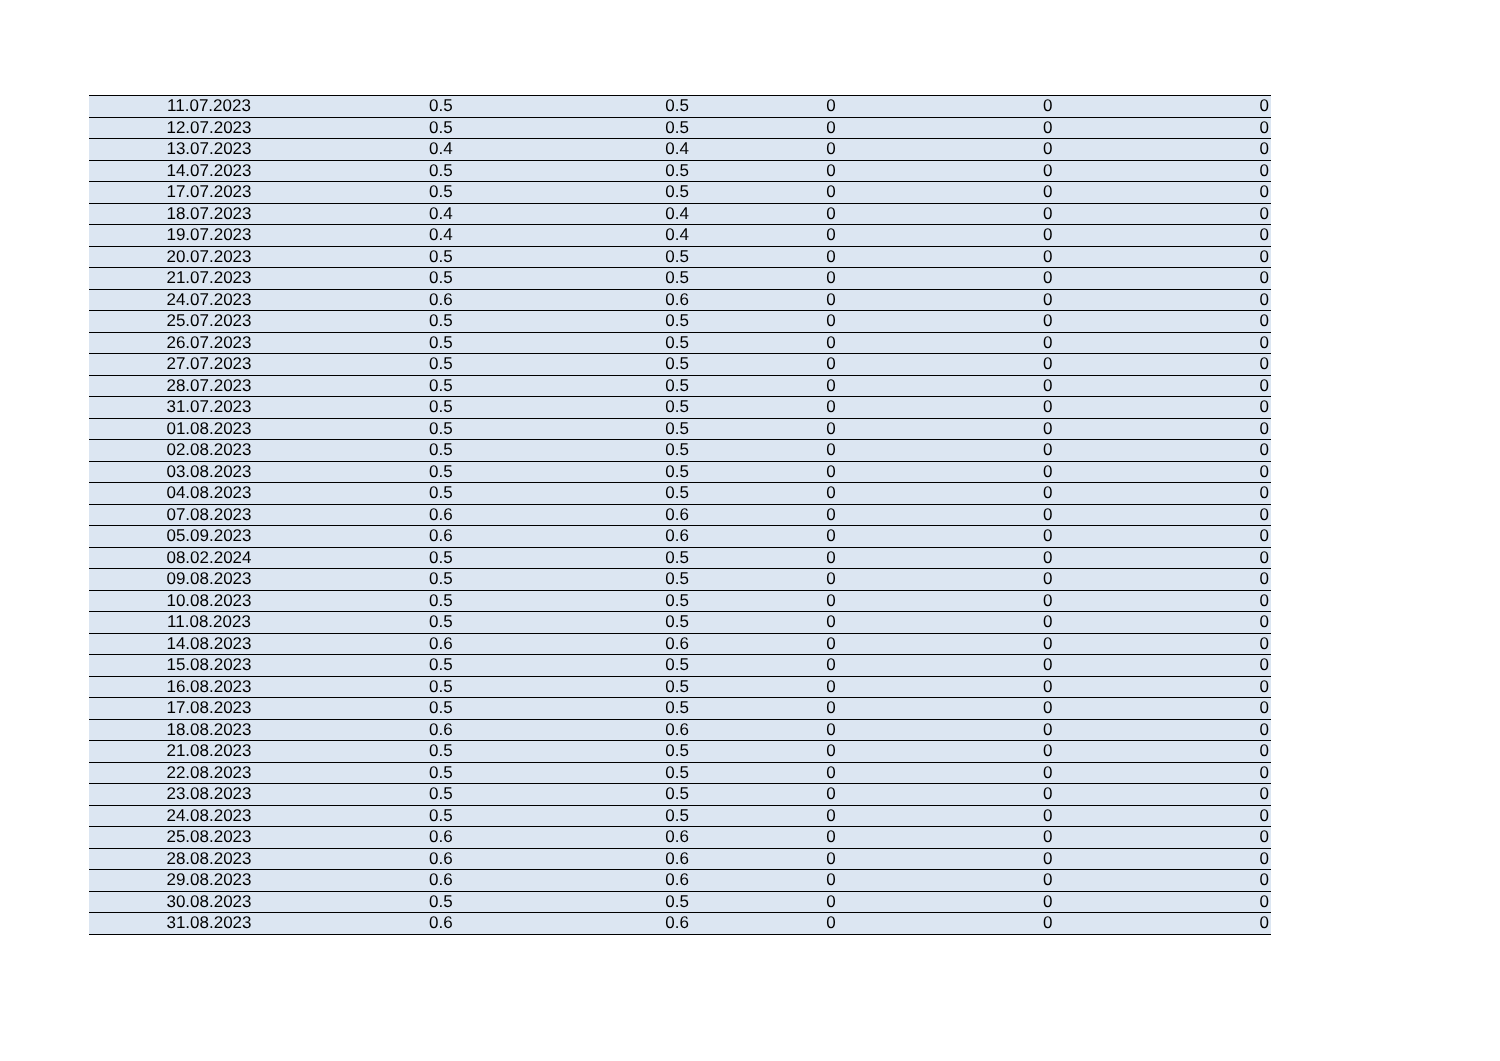| 11.07.2023 | 0.5 | 0.5 | 0 | 0 | 0 |
| 12.07.2023 | 0.5 | 0.5 | 0 | 0 | 0 |
| 13.07.2023 | 0.4 | 0.4 | 0 | 0 | 0 |
| 14.07.2023 | 0.5 | 0.5 | 0 | 0 | 0 |
| 17.07.2023 | 0.5 | 0.5 | 0 | 0 | 0 |
| 18.07.2023 | 0.4 | 0.4 | 0 | 0 | 0 |
| 19.07.2023 | 0.4 | 0.4 | 0 | 0 | 0 |
| 20.07.2023 | 0.5 | 0.5 | 0 | 0 | 0 |
| 21.07.2023 | 0.5 | 0.5 | 0 | 0 | 0 |
| 24.07.2023 | 0.6 | 0.6 | 0 | 0 | 0 |
| 25.07.2023 | 0.5 | 0.5 | 0 | 0 | 0 |
| 26.07.2023 | 0.5 | 0.5 | 0 | 0 | 0 |
| 27.07.2023 | 0.5 | 0.5 | 0 | 0 | 0 |
| 28.07.2023 | 0.5 | 0.5 | 0 | 0 | 0 |
| 31.07.2023 | 0.5 | 0.5 | 0 | 0 | 0 |
| 01.08.2023 | 0.5 | 0.5 | 0 | 0 | 0 |
| 02.08.2023 | 0.5 | 0.5 | 0 | 0 | 0 |
| 03.08.2023 | 0.5 | 0.5 | 0 | 0 | 0 |
| 04.08.2023 | 0.5 | 0.5 | 0 | 0 | 0 |
| 07.08.2023 | 0.6 | 0.6 | 0 | 0 | 0 |
| 05.09.2023 | 0.6 | 0.6 | 0 | 0 | 0 |
| 08.02.2024 | 0.5 | 0.5 | 0 | 0 | 0 |
| 09.08.2023 | 0.5 | 0.5 | 0 | 0 | 0 |
| 10.08.2023 | 0.5 | 0.5 | 0 | 0 | 0 |
| 11.08.2023 | 0.5 | 0.5 | 0 | 0 | 0 |
| 14.08.2023 | 0.6 | 0.6 | 0 | 0 | 0 |
| 15.08.2023 | 0.5 | 0.5 | 0 | 0 | 0 |
| 16.08.2023 | 0.5 | 0.5 | 0 | 0 | 0 |
| 17.08.2023 | 0.5 | 0.5 | 0 | 0 | 0 |
| 18.08.2023 | 0.6 | 0.6 | 0 | 0 | 0 |
| 21.08.2023 | 0.5 | 0.5 | 0 | 0 | 0 |
| 22.08.2023 | 0.5 | 0.5 | 0 | 0 | 0 |
| 23.08.2023 | 0.5 | 0.5 | 0 | 0 | 0 |
| 24.08.2023 | 0.5 | 0.5 | 0 | 0 | 0 |
| 25.08.2023 | 0.6 | 0.6 | 0 | 0 | 0 |
| 28.08.2023 | 0.6 | 0.6 | 0 | 0 | 0 |
| 29.08.2023 | 0.6 | 0.6 | 0 | 0 | 0 |
| 30.08.2023 | 0.5 | 0.5 | 0 | 0 | 0 |
| 31.08.2023 | 0.6 | 0.6 | 0 | 0 | 0 |